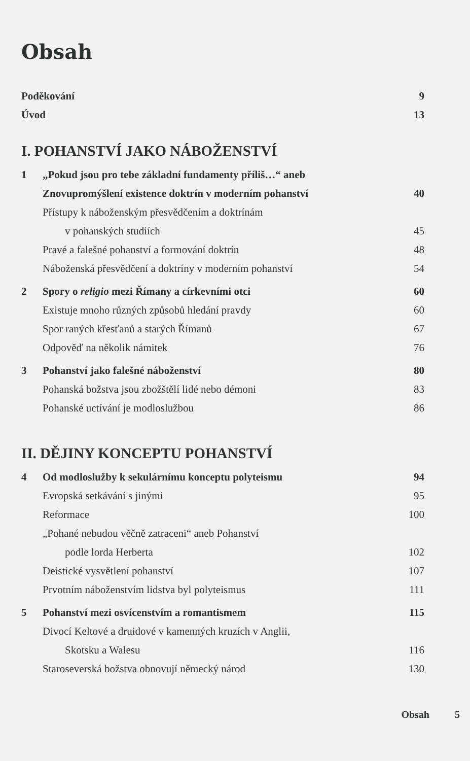Obsah
Poděkování 9
Úvod 13
I. POHANSTVÍ JAKO NÁBOŽENSTVÍ
1 „Pokud jsou pro tebe základní fundamenty příliš…“ aneb
Znovupromýšlení existence doktrín v moderním pohanství 40
Přístupy k náboženským přesvědčením a doktrínám
v pohanských studiích 45
Pravé a falešné pohanství a formování doktrín 48
Náboženská přesvědčení a doktríny v moderním pohanství 54
2 Spory o religio mezi Římany a církevními otci 60
Existuje mnoho různých způsobů hledání pravdy 60
Spor raných křesťanů a starých Římanů 67
Odpověď na několik námitek 76
3 Pohanství jako falešné náboženství 80
Pohanská božstva jsou zbožštělí lidé nebo démoni 83
Pohanské uctívání je modloslužbou 86
II. DĚJINY KONCEPTU POHANSTVÍ
4 Od modloslužby k sekulárnímu konceptu polyteismu 94
Evropská setkávání s jinými 95
Reformace 100
„Pohané nebudou věčně zatraceni“ aneb Pohanství
podle lorda Herberta 102
Deistické vysvětlení pohanství 107
Prvotním náboženstvím lidstva byl polyteismus 111
5 Pohanství mezi osvícenstvím a romantismem 115
Divocí Keltové a druidové v kamenných kruzích v Anglii,
Skotsku a Walesu 116
Staroseverská božstva obnovují německý národ 130
Obsah 5